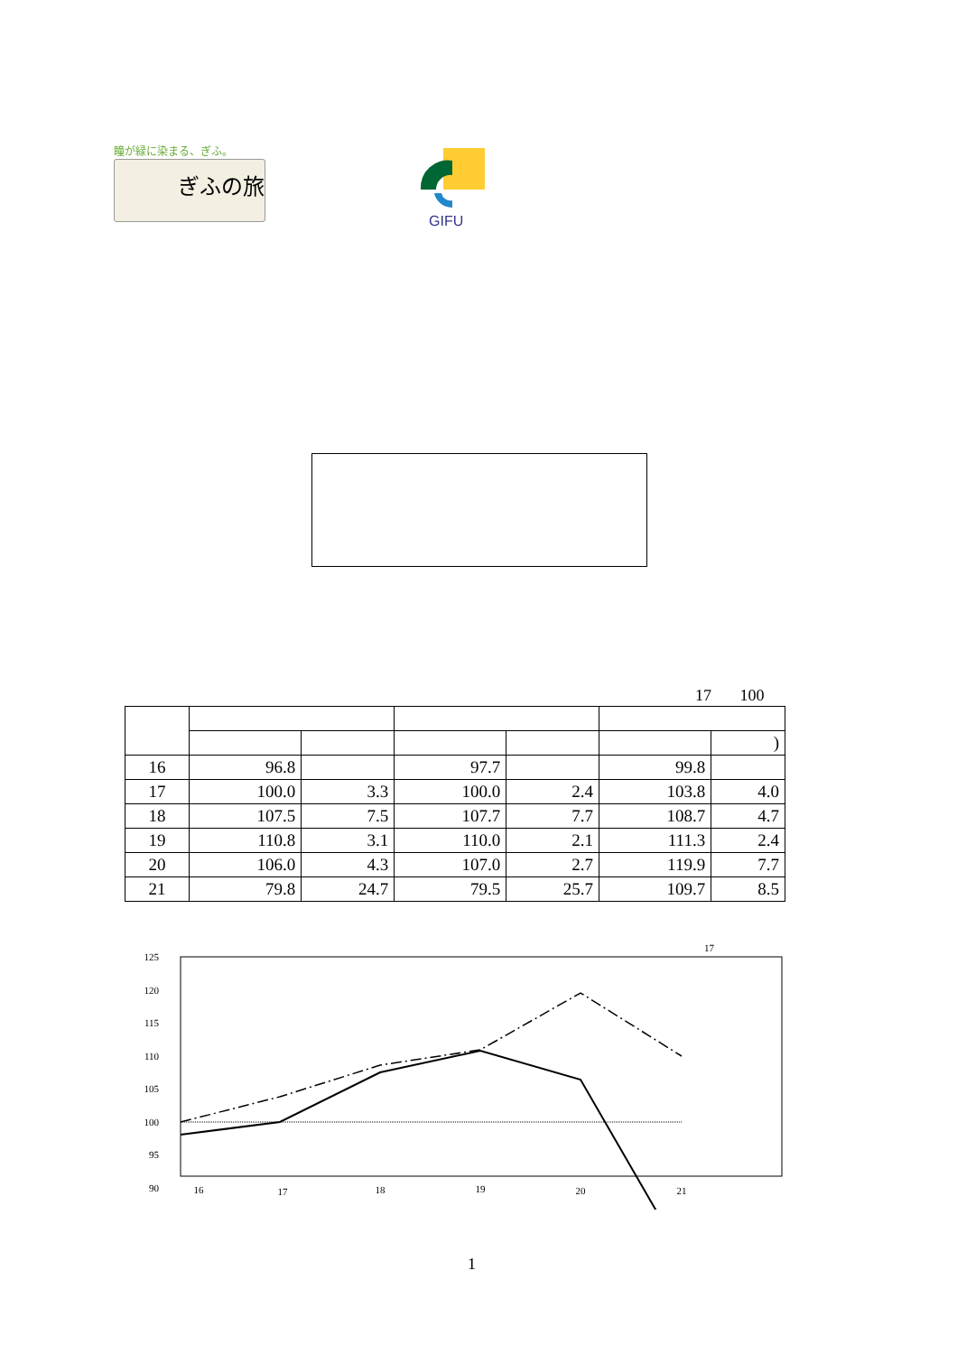瞳が緑に染まる、ぎふ。
ぎふの旅
GIFU
17 100
| | | | | | | ) |
| --- | --- | --- | --- | --- | --- | --- |
| 16 | 96.8 | | 97.7 | | 99.8 | |
| 17 | 100.0 | 3.3 | 100.0 | 2.4 | 103.8 | 4.0 |
| 18 | 107.5 | 7.5 | 107.7 | 7.7 | 108.7 | 4.7 |
| 19 | 110.8 | 3.1 | 110.0 | 2.1 | 111.3 | 2.4 |
| 20 | 106.0 | 4.3 | 107.0 | 2.7 | 119.9 | 7.7 |
| 21 | 79.8 | 24.7 | 79.5 | 25.7 | 109.7 | 8.5 |
17
125
120
115
110
105
100
95
90
16
17
18
19
20
21
1